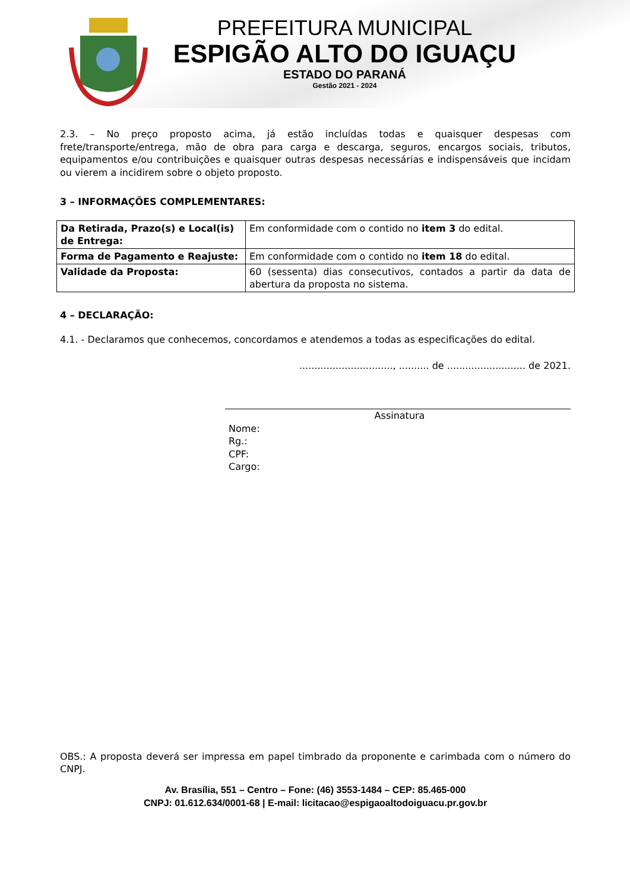PREFEITURA MUNICIPAL
ESPIGÃO ALTO DO IGUAÇU
ESTADO DO PARANÁ
Gestão 2021 - 2024
2.3. – No preço proposto acima, já estão incluídas todas e quaisquer despesas com frete/transporte/entrega, mão de obra para carga e descarga, seguros, encargos sociais, tributos, equipamentos e/ou contribuições e quaisquer outras despesas necessárias e indispensáveis que incidam ou vierem a incidirem sobre o objeto proposto.
3 – INFORMAÇÕES COMPLEMENTARES:
| Da Retirada, Prazo(s) e Local(is) de Entrega: | Em conformidade com o contido no item 3 do edital. |
| Forma de Pagamento e Reajuste: | Em conformidade com o contido no item 18 do edital. |
| Validade da Proposta: | 60 (sessenta) dias consecutivos, contados a partir da data de abertura da proposta no sistema. |
4 – DECLARAÇÃO:
4.1. - Declaramos que conhecemos, concordamos e atendemos a todas as especificações do edital.
..............................., .......... de .......................... de 2021.
Assinatura
Nome:
Rg.:
CPF:
Cargo:
OBS.: A proposta deverá ser impressa em papel timbrado da proponente e carimbada com o número do CNPJ.
Av. Brasília, 551 – Centro – Fone: (46) 3553-1484 – CEP: 85.465-000
CNPJ: 01.612.634/0001-68 | E-mail: licitacao@espigaoaltodoiguacu.pr.gov.br